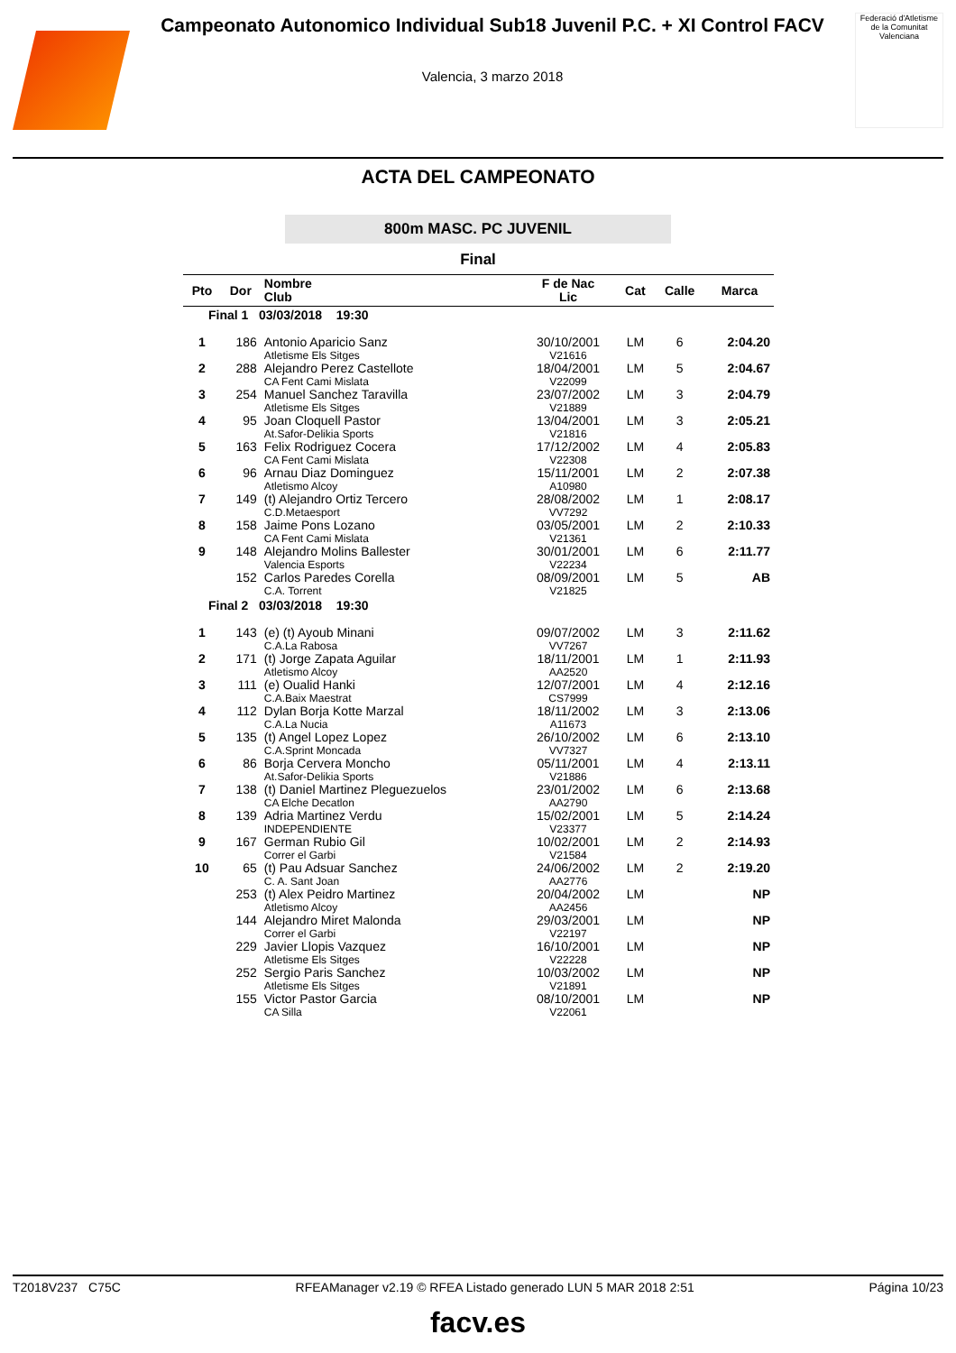Campeonato Autonomico Individual Sub18 Juvenil P.C. + XI Control FACV
Valencia, 3 marzo 2018
Federació d'Atletisme de la Comunitat Valenciana
ACTA DEL CAMPEONATO
800m MASC. PC JUVENIL
Final
| Pto | Dor | Nombre Club | F de Nac Lic | Cat | Calle | Marca |
| --- | --- | --- | --- | --- | --- | --- |
| Final 1 03/03/2018 19:30 | | | | | | |
| 1 | 186 | Antonio Aparicio Sanz Atletisme Els Sitges | 30/10/2001 V21616 | LM | 6 | 2:04.20 |
| 2 | 288 | Alejandro Perez Castellote CA Fent Cami Mislata | 18/04/2001 V22099 | LM | 5 | 2:04.67 |
| 3 | 254 | Manuel Sanchez Taravilla Atletisme Els Sitges | 23/07/2002 V21889 | LM | 3 | 2:04.79 |
| 4 | 95 | Joan Cloquell Pastor At.Safor-Delikia Sports | 13/04/2001 V21816 | LM | 3 | 2:05.21 |
| 5 | 163 | Felix Rodriguez Cocera CA Fent Cami Mislata | 17/12/2002 V22308 | LM | 4 | 2:05.83 |
| 6 | 96 | Arnau Diaz Dominguez Atletismo Alcoy | 15/11/2001 A10980 | LM | 2 | 2:07.38 |
| 7 | 149 | (t) Alejandro Ortiz Tercero C.D.Metaesport | 28/08/2002 VV7292 | LM | 1 | 2:08.17 |
| 8 | 158 | Jaime Pons Lozano CA Fent Cami Mislata | 03/05/2001 V21361 | LM | 2 | 2:10.33 |
| 9 | 148 | Alejandro Molins Ballester Valencia Esports | 30/01/2001 V22234 | LM | 6 | 2:11.77 |
| | 152 | Carlos Paredes Corella C.A. Torrent | 08/09/2001 V21825 | LM | 5 | AB |
| Final 2 03/03/2018 19:30 | | | | | | |
| 1 | 143 | (e) (t) Ayoub Minani C.A.La Rabosa | 09/07/2002 VV7267 | LM | 3 | 2:11.62 |
| 2 | 171 | (t) Jorge Zapata Aguilar Atletismo Alcoy | 18/11/2001 AA2520 | LM | 1 | 2:11.93 |
| 3 | 111 | (e) Oualid Hanki C.A.Baix Maestrat | 12/07/2001 CS7999 | LM | 4 | 2:12.16 |
| 4 | 112 | Dylan Borja Kotte Marzal C.A.La Nucia | 18/11/2002 A11673 | LM | 3 | 2:13.06 |
| 5 | 135 | (t) Angel Lopez Lopez C.A.Sprint Moncada | 26/10/2002 VV7327 | LM | 6 | 2:13.10 |
| 6 | 86 | Borja Cervera Moncho At.Safor-Delikia Sports | 05/11/2001 V21886 | LM | 4 | 2:13.11 |
| 7 | 138 | (t) Daniel Martinez Pleguezuelos CA Elche Decatlon | 23/01/2002 AA2790 | LM | 6 | 2:13.68 |
| 8 | 139 | Adria Martinez Verdu INDEPENDIENTE | 15/02/2001 V23377 | LM | 5 | 2:14.24 |
| 9 | 167 | German Rubio Gil Correr el Garbi | 10/02/2001 V21584 | LM | 2 | 2:14.93 |
| 10 | 65 | (t) Pau Adsuar Sanchez C. A. Sant Joan | 24/06/2002 AA2776 | LM | 2 | 2:19.20 |
| | 253 | (t) Alex Peidro Martinez Atletismo Alcoy | 20/04/2002 AA2456 | LM | | NP |
| | 144 | Alejandro Miret Malonda Correr el Garbi | 29/03/2001 V22197 | LM | | NP |
| | 229 | Javier Llopis Vazquez Atletisme Els Sitges | 16/10/2001 V22228 | LM | | NP |
| | 252 | Sergio Paris Sanchez Atletisme Els Sitges | 10/03/2002 V21891 | LM | | NP |
| | 155 | Victor Pastor Garcia CA Silla | 08/10/2001 V22061 | LM | | NP |
T2018V237 C75C RFEAManager v2.19 © RFEA Listado generado LUN 5 MAR 2018 2:51 Página 10/23
facv.es